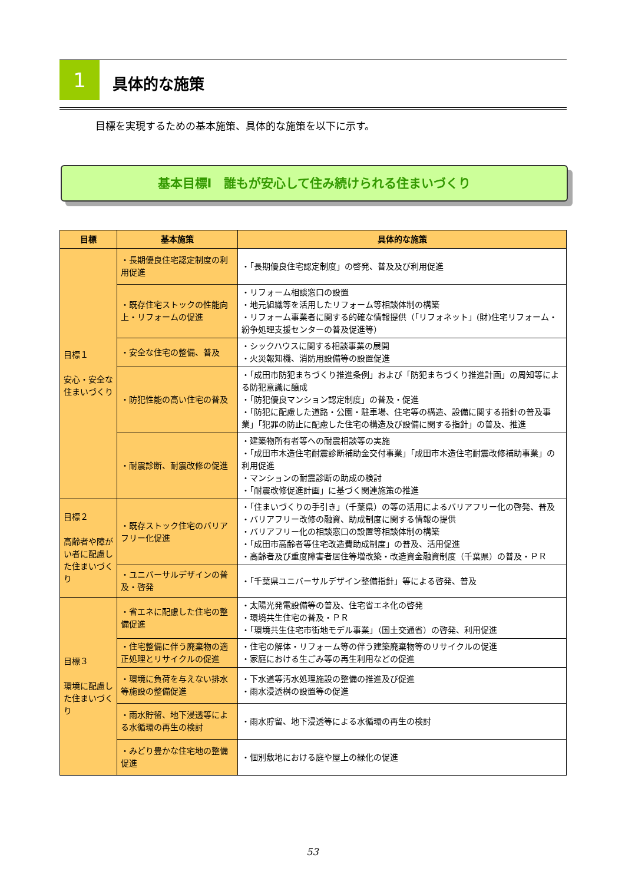1 具体的な施策
目標を実現するための基本施策、具体的な施策を以下に示す。
基本目標Ⅰ　誰もが安心して住み続けられる住まいづくり
| 目標 | 基本施策 | 具体的な施策 |
| --- | --- | --- |
| 目標１ 安心・安全な住まいづくり | ・長期優良住宅認定制度の利用促進 | ・「長期優良住宅認定制度」の啓発、普及及び利用促進 |
| | ・既存住宅ストックの性能向上・リフォームの促進 | ・リフォーム相談窓口の設置 ・地元組織等を活用したリフォーム等相談体制の構築 ・リフォーム事業者に関する的確な情報提供（「リフォネット」(財)住宅リフォーム・紛争処理支援センターの普及促進等） |
| | ・安全な住宅の整備、普及 | ・シックハウスに関する相談事業の展開 ・火災報知機、消防用設備等の設置促進 |
| | ・防犯性能の高い住宅の普及 | ・「成田市防犯まちづくり推進条例」および「防犯まちづくり推進計画」の周知等による防犯意識に醸成 ・「防犯優良マンション認定制度」の普及・促進 ・「防犯に配慮した道路・公園・駐車場、住宅等の構造、設備に関する指針の普及事業」「犯罪の防止に配慮した住宅の構造及び設備に関する指針」の普及、推進 |
| | ・耐震診断、耐震改修の促進 | ・建築物所有者等への耐震相談等の実施 ・「成田市木造住宅耐震診断補助金交付事業」「成田市木造住宅耐震改修補助事業」の利用促進 ・マンションの耐震診断の助成の検討 ・「耐震改修促進計画」に基づく関連施策の推進 |
| 目標２ 高齢者や障がい者に配慮した住まいづくり | ・既存ストック住宅のバリアフリー化促進 | ・「住まいづくりの手引き」（千葉県）の等の活用によるバリアフリー化の啓発、普及 ・バリアフリー改修の融資、助成制度に関する情報の提供 ・バリアフリー化の相談窓口の設置等相談体制の構築 ・「成田市高齢者等住宅改造費助成制度」の普及、活用促進 ・高齢者及び重度障害者居住等増改築・改造資金融資制度（千葉県）の普及・ＰＲ |
| | ・ユニバーサルデザインの普及・啓発 | ・「千葉県ユニバーサルデザイン整備指針」等による啓発、普及 |
| 目標３ 環境に配慮した住まいづくり | ・省エネに配慮した住宅の整備促進 | ・太陽光発電設備等の普及、住宅省エネ化の啓発 ・環境共生住宅の普及・ＰＲ ・「環境共生住宅市街地モデル事業」（国土交通省）の啓発、利用促進 |
| | ・住宅整備に伴う廃棄物の適正処理とリサイクルの促進 | ・住宅の解体・リフォーム等の伴う建築廃棄物等のリサイクルの促進 ・家庭における生ごみ等の再生利用などの促進 |
| | ・環境に負荷を与えない排水等施設の整備促進 | ・下水道等汚水処理施設の整備の推進及び促進 ・雨水浸透桝の設置等の促進 |
| | ・雨水貯留、地下浸透等による水循環の再生の検討 | ・雨水貯留、地下浸透等による水循環の再生の検討 |
| | ・みどり豊かな住宅地の整備促進 | ・個別敷地における庭や屋上の緑化の促進 |
53